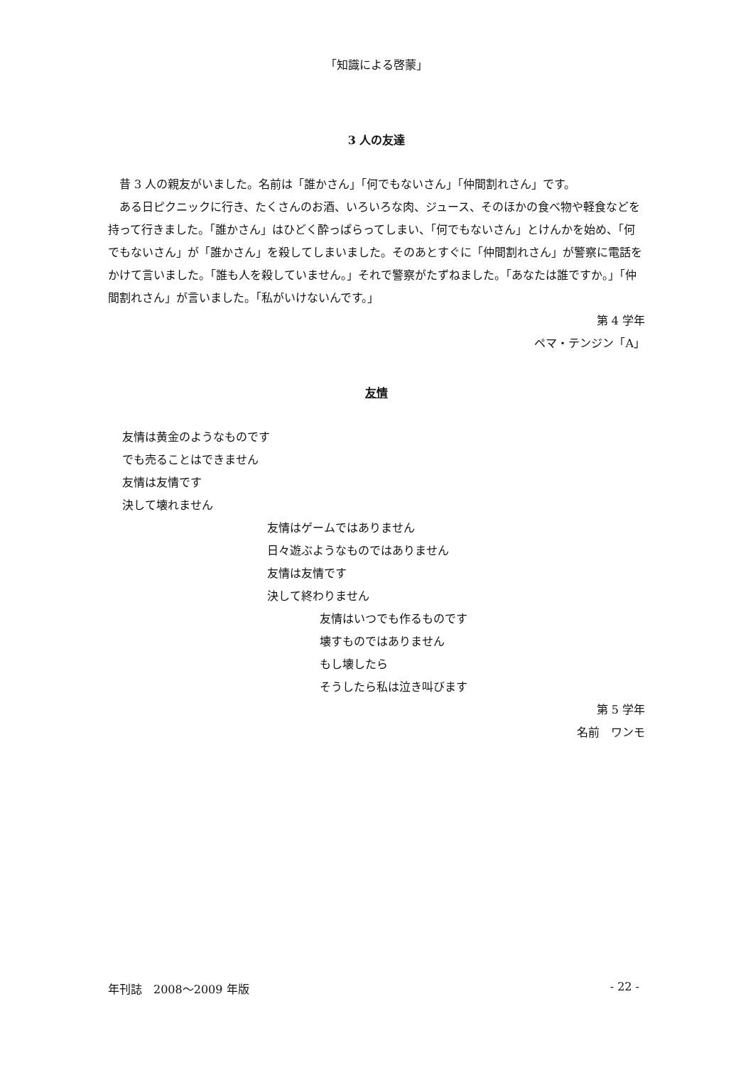「知識による啓蒙」
3 人の友達
昔 3 人の親友がいました。名前は「誰かさん」「何でもないさん」「仲間割れさん」です。
ある日ピクニックに行き、たくさんのお酒、いろいろな肉、ジュース、そのほかの食べ物や軽食などを持って行きました。「誰かさん」はひどく酔っぱらってしまい、「何でもないさん」とけんかを始め、「何でもないさん」が「誰かさん」を殺してしまいました。そのあとすぐに「仲間割れさん」が警察に電話をかけて言いました。「誰も人を殺していません。」それで警察がたずねました。「あなたは誰ですか。」「仲間割れさん」が言いました。「私がいけないんです。」
第 4 学年
ペマ・テンジン「A」
友情
友情は黄金のようなものです
でも売ることはできません
友情は友情です
決して壊れません
友情はゲームではありません
日々遊ぶようなものではありません
友情は友情です
決して終わりません
友情はいつでも作るものです
壊すものではありません
もし壊したら
そうしたら私は泣き叫びます
第 5 学年
名前　ワンモ
年刊誌　2008～2009 年版 - 22 -